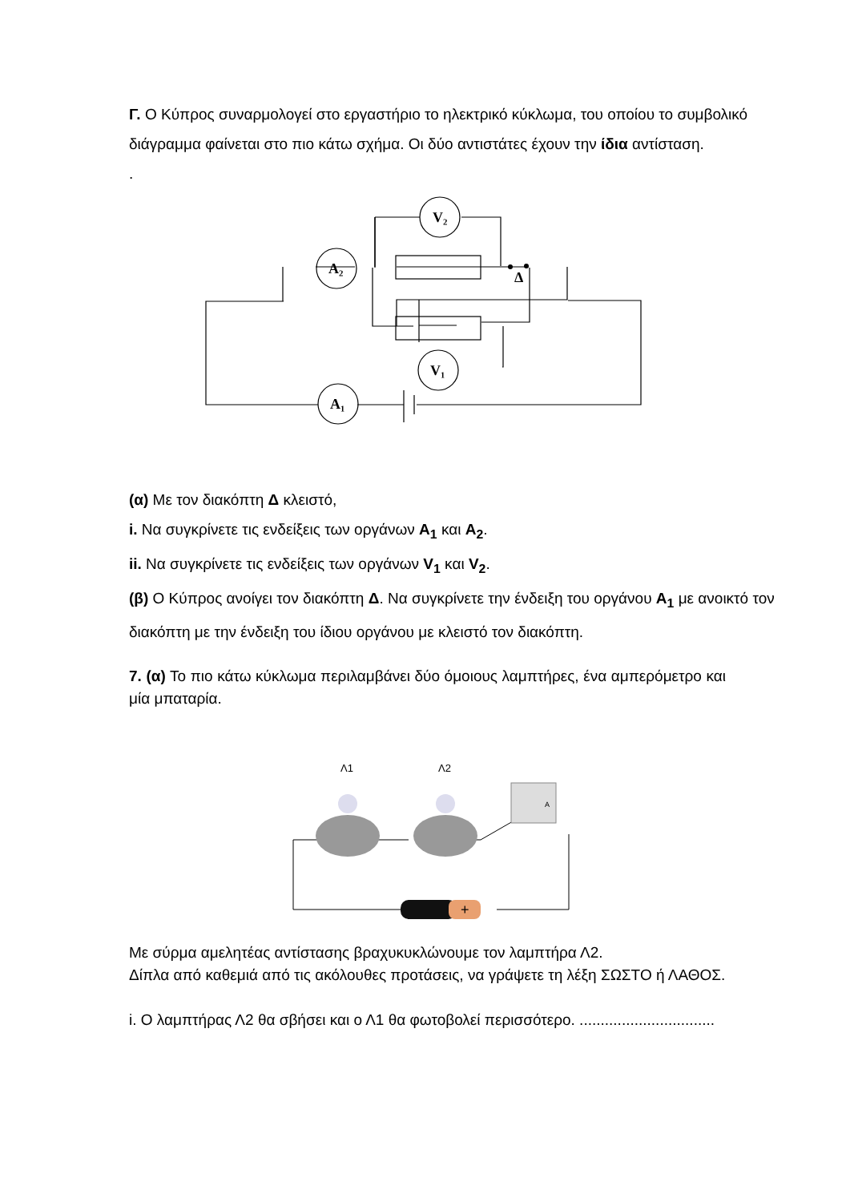Γ. Ο Κύπρος συναρμολογεί στο εργαστήριο το ηλεκτρικό κύκλωμα, του οποίου το συμβολικό διάγραμμα φαίνεται στο πιο κάτω σχήμα. Οι δύο αντιστάτες έχουν την ίδια αντίσταση.
.
V₂
A₂
Δ
V₁
A₁
(α) Με τον διακόπτη Δ κλειστό,
i. Να συγκρίνετε τις ενδείξεις των οργάνων A<sub>1</sub> και A<sub>2</sub>.
ii. Να συγκρίνετε τις ενδείξεις των οργάνων V<sub>1</sub> και V<sub>2</sub>.
(β) Ο Κύπρος ανοίγει τον διακόπτη Δ. Να συγκρίνετε την ένδειξη του οργάνου A<sub>1</sub> με ανοικτό τον διακόπτη με την ένδειξη του ίδιου οργάνου με κλειστό τον διακόπτη.
7. (α) Το πιο κάτω κύκλωμα περιλαμβάνει δύο όμοιους λαμπτήρες, ένα αμπερόμετρο και μία μπαταρία.
Λ1
Λ2
A
+
Με σύρμα αμελητέας αντίστασης βραχυκυκλώνουμε τον λαμπτήρα Λ2.
Δίπλα από καθεμιά από τις ακόλουθες προτάσεις, να γράψετε τη λέξη ΣΩΣΤΟ ή ΛΑΘΟΣ.
i. Ο λαμπτήρας Λ2 θα σβήσει και ο Λ1 θα φωτοβολεί περισσότερο. ................................